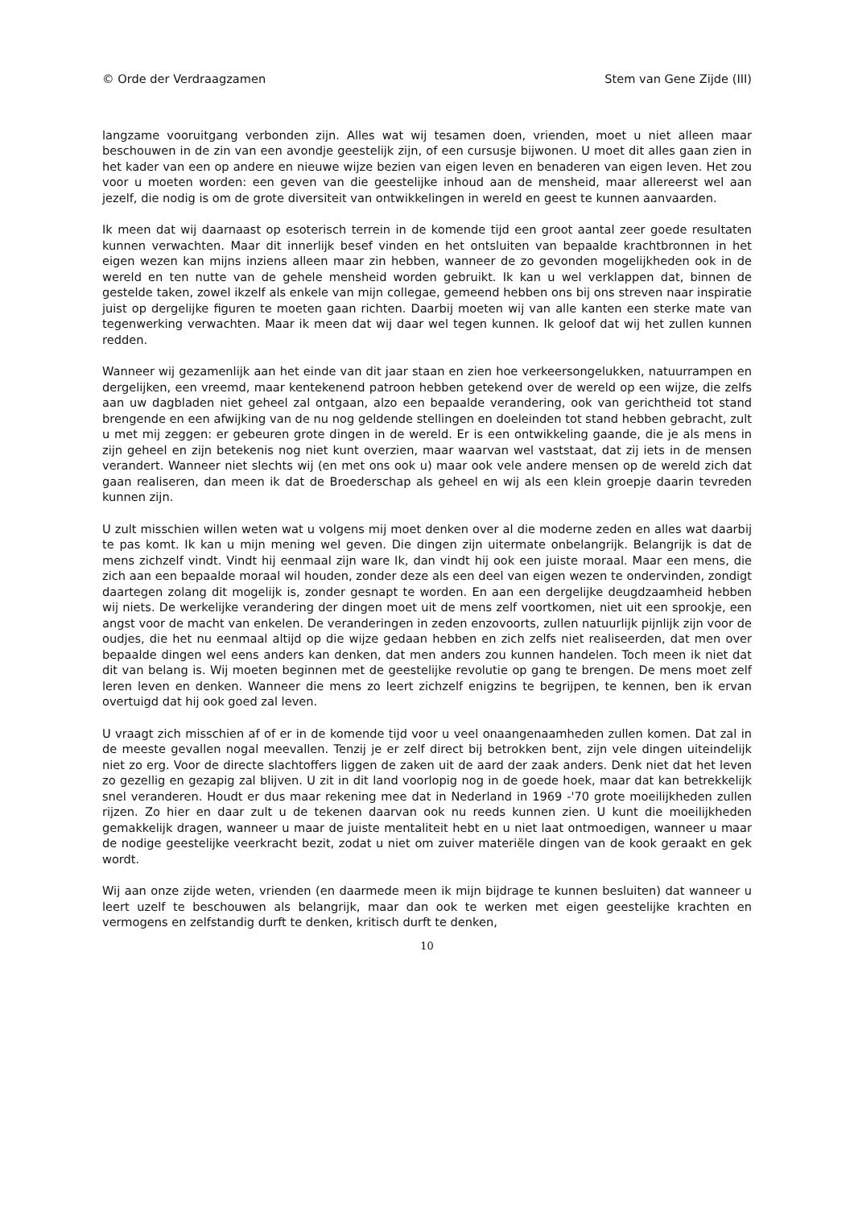© Orde der Verdraagzamen Stem van Gene Zijde (III)
langzame vooruitgang verbonden zijn. Alles wat wij tesamen doen, vrienden, moet u niet alleen maar beschouwen in de zin van een avondje geestelijk zijn, of een cursusje bijwonen. U moet dit alles gaan zien in het kader van een op andere en nieuwe wijze bezien van eigen leven en benaderen van eigen leven. Het zou voor u moeten worden: een geven van die geestelijke inhoud aan de mensheid, maar allereerst wel aan jezelf, die nodig is om de grote diversiteit van ontwikkelingen in wereld en geest te kunnen aanvaarden.
Ik meen dat wij daarnaast op esoterisch terrein in de komende tijd een groot aantal zeer goede resultaten kunnen verwachten. Maar dit innerlijk besef vinden en het ontsluiten van bepaalde krachtbronnen in het eigen wezen kan mijns inziens alleen maar zin hebben, wanneer de zo gevonden mogelijkheden ook in de wereld en ten nutte van de gehele mensheid worden gebruikt. Ik kan u wel verklappen dat, binnen de gestelde taken, zowel ikzelf als enkele van mijn collegae, gemeend hebben ons bij ons streven naar inspiratie juist op dergelijke figuren te moeten gaan richten. Daarbij moeten wij van alle kanten een sterke mate van tegenwerking verwachten. Maar ik meen dat wij daar wel tegen kunnen. Ik geloof dat wij het zullen kunnen redden.
Wanneer wij gezamenlijk aan het einde van dit jaar staan en zien hoe verkeersongelukken, natuurrampen en dergelijken, een vreemd, maar kentekenend patroon hebben getekend over de wereld op een wijze, die zelfs aan uw dagbladen niet geheel zal ontgaan, alzo een bepaalde verandering, ook van gerichtheid tot stand brengende en een afwijking van de nu nog geldende stellingen en doeleinden tot stand hebben gebracht, zult u met mij zeggen: er gebeuren grote dingen in de wereld. Er is een ontwikkeling gaande, die je als mens in zijn geheel en zijn betekenis nog niet kunt overzien, maar waarvan wel vaststaat, dat zij iets in de mensen verandert. Wanneer niet slechts wij (en met ons ook u) maar ook vele andere mensen op de wereld zich dat gaan realiseren, dan meen ik dat de Broederschap als geheel en wij als een klein groepje daarin tevreden kunnen zijn.
U zult misschien willen weten wat u volgens mij moet denken over al die moderne zeden en alles wat daarbij te pas komt. Ik kan u mijn mening wel geven. Die dingen zijn uitermate onbelangrijk. Belangrijk is dat de mens zichzelf vindt. Vindt hij eenmaal zijn ware Ik, dan vindt hij ook een juiste moraal. Maar een mens, die zich aan een bepaalde moraal wil houden, zonder deze als een deel van eigen wezen te ondervinden, zondigt daartegen zolang dit mogelijk is, zonder gesnapt te worden. En aan een dergelijke deugdzaamheid hebben wij niets. De werkelijke verandering der dingen moet uit de mens zelf voortkomen, niet uit een sprookje, een angst voor de macht van enkelen. De veranderingen in zeden enzovoorts, zullen natuurlijk pijnlijk zijn voor de oudjes, die het nu eenmaal altijd op die wijze gedaan hebben en zich zelfs niet realiseerden, dat men over bepaalde dingen wel eens anders kan denken, dat men anders zou kunnen handelen. Toch meen ik niet dat dit van belang is. Wij moeten beginnen met de geestelijke revolutie op gang te brengen. De mens moet zelf leren leven en denken. Wanneer die mens zo leert zichzelf enigzins te begrijpen, te kennen, ben ik ervan overtuigd dat hij ook goed zal leven.
U vraagt zich misschien af of er in de komende tijd voor u veel onaangenaamheden zullen komen. Dat zal in de meeste gevallen nogal meevallen. Tenzij je er zelf direct bij betrokken bent, zijn vele dingen uiteindelijk niet zo erg. Voor de directe slachtoffers liggen de zaken uit de aard der zaak anders. Denk niet dat het leven zo gezellig en gezapig zal blijven. U zit in dit land voorlopig nog in de goede hoek, maar dat kan betrekkelijk snel veranderen. Houdt er dus maar rekening mee dat in Nederland in 1969 -'70 grote moeilijkheden zullen rijzen. Zo hier en daar zult u de tekenen daarvan ook nu reeds kunnen zien. U kunt die moeilijkheden gemakkelijk dragen, wanneer u maar de juiste mentaliteit hebt en u niet laat ontmoedigen, wanneer u maar de nodige geestelijke veerkracht bezit, zodat u niet om zuiver materiële dingen van de kook geraakt en gek wordt.
Wij aan onze zijde weten, vrienden (en daarmede meen ik mijn bijdrage te kunnen besluiten) dat wanneer u leert uzelf te beschouwen als belangrijk, maar dan ook te werken met eigen geestelijke krachten en vermogens en zelfstandig durft te denken, kritisch durft te denken,
10